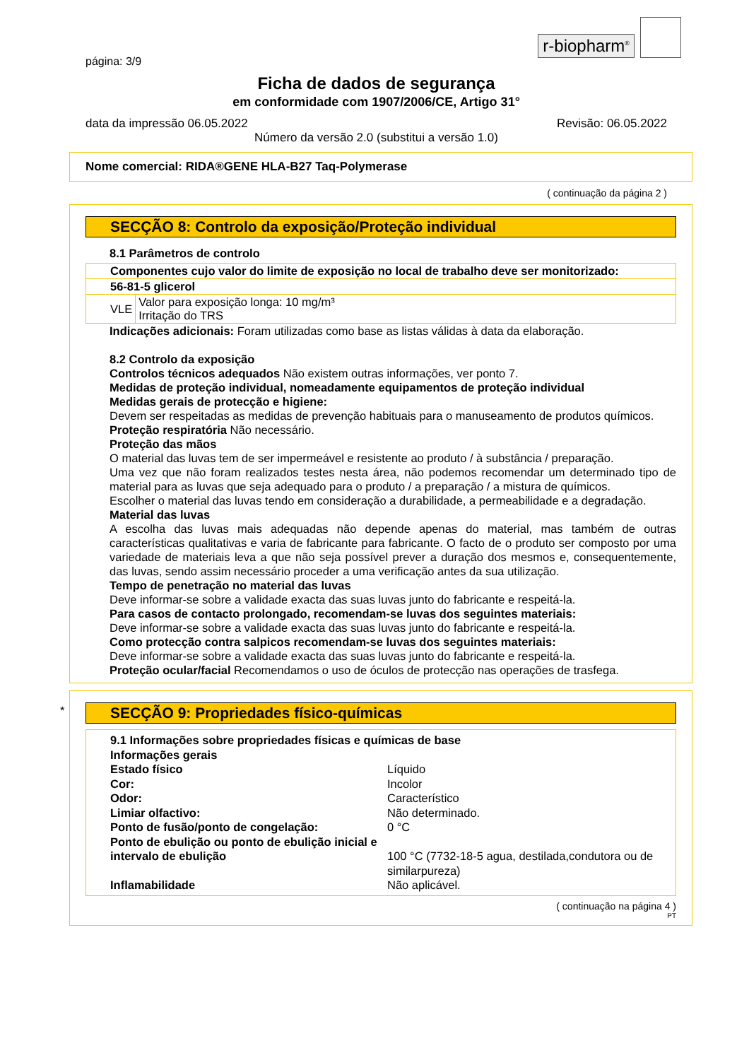r-biopharm<sup>®</sup>
página: 3/9
Ficha de dados de segurança
em conformidade com 1907/2006/CE, Artigo 31°
data da impressão 06.05.2022 Revisão: 06.05.2022
Número da versão 2.0 (substitui a versão 1.0)
Nome comercial: RIDA®GENE HLA-B27 Taq-Polymerase
( continuação da página 2 )
SECÇÃO 8: Controlo da exposição/Proteção individual
8.1 Parâmetros de controlo
| Componentes cujo valor do limite de exposição no local de trabalho deve ser monitorizado: | |
| 56-81-5 glicerol | |
| VLE | Valor para exposição longa: 10 mg/m³ Irritação do TRS |
Indicações adicionais: Foram utilizadas como base as listas válidas à data da elaboração.
8.2 Controlo da exposição
Controlos técnicos adequados Não existem outras informações, ver ponto 7.
Medidas de proteção individual, nomeadamente equipamentos de proteção individual
Medidas gerais de protecção e higiene:
Devem ser respeitadas as medidas de prevenção habituais para o manuseamento de produtos químicos.
Proteção respiratória Não necessário.
Proteção das mãos
O material das luvas tem de ser impermeável e resistente ao produto / à substância / preparação.
Uma vez que não foram realizados testes nesta área, não podemos recomendar um determinado tipo de material para as luvas que seja adequado para o produto / a preparação / a mistura de químicos.
Escolher o material das luvas tendo em consideração a durabilidade, a permeabilidade e a degradação.
Material das luvas
A escolha das luvas mais adequadas não depende apenas do material, mas também de outras características qualitativas e varia de fabricante para fabricante. O facto de o produto ser composto por uma variedade de materiais leva a que não seja possível prever a duração dos mesmos e, consequentemente, das luvas, sendo assim necessário proceder a uma verificação antes da sua utilização.
Tempo de penetração no material das luvas
Deve informar-se sobre a validade exacta das suas luvas junto do fabricante e respeitá-la.
Para casos de contacto prolongado, recomendam-se luvas dos seguintes materiais:
Deve informar-se sobre a validade exacta das suas luvas junto do fabricante e respeitá-la.
Como protecção contra salpicos recomendam-se luvas dos seguintes materiais:
Deve informar-se sobre a validade exacta das suas luvas junto do fabricante e respeitá-la.
Proteção ocular/facial Recomendamos o uso de óculos de protecção nas operações de trasfega.
*
SECÇÃO 9: Propriedades físico-químicas
9.1 Informações sobre propriedades físicas e químicas de base
Informações gerais
| Estado físico | Líquido |
| Cor: | Incolor |
| Odor: | Característico |
| Limiar olfactivo: | Não determinado. |
| Ponto de fusão/ponto de congelação: | 0 °C |
| Ponto de ebulição ou ponto de ebulição inicial e intervalo de ebulição | 100 °C (7732-18-5 agua, destilada,condutora ou de similarpureza) |
| Inflamabilidade | Não aplicável. |
( continuação na página 4 )
PT